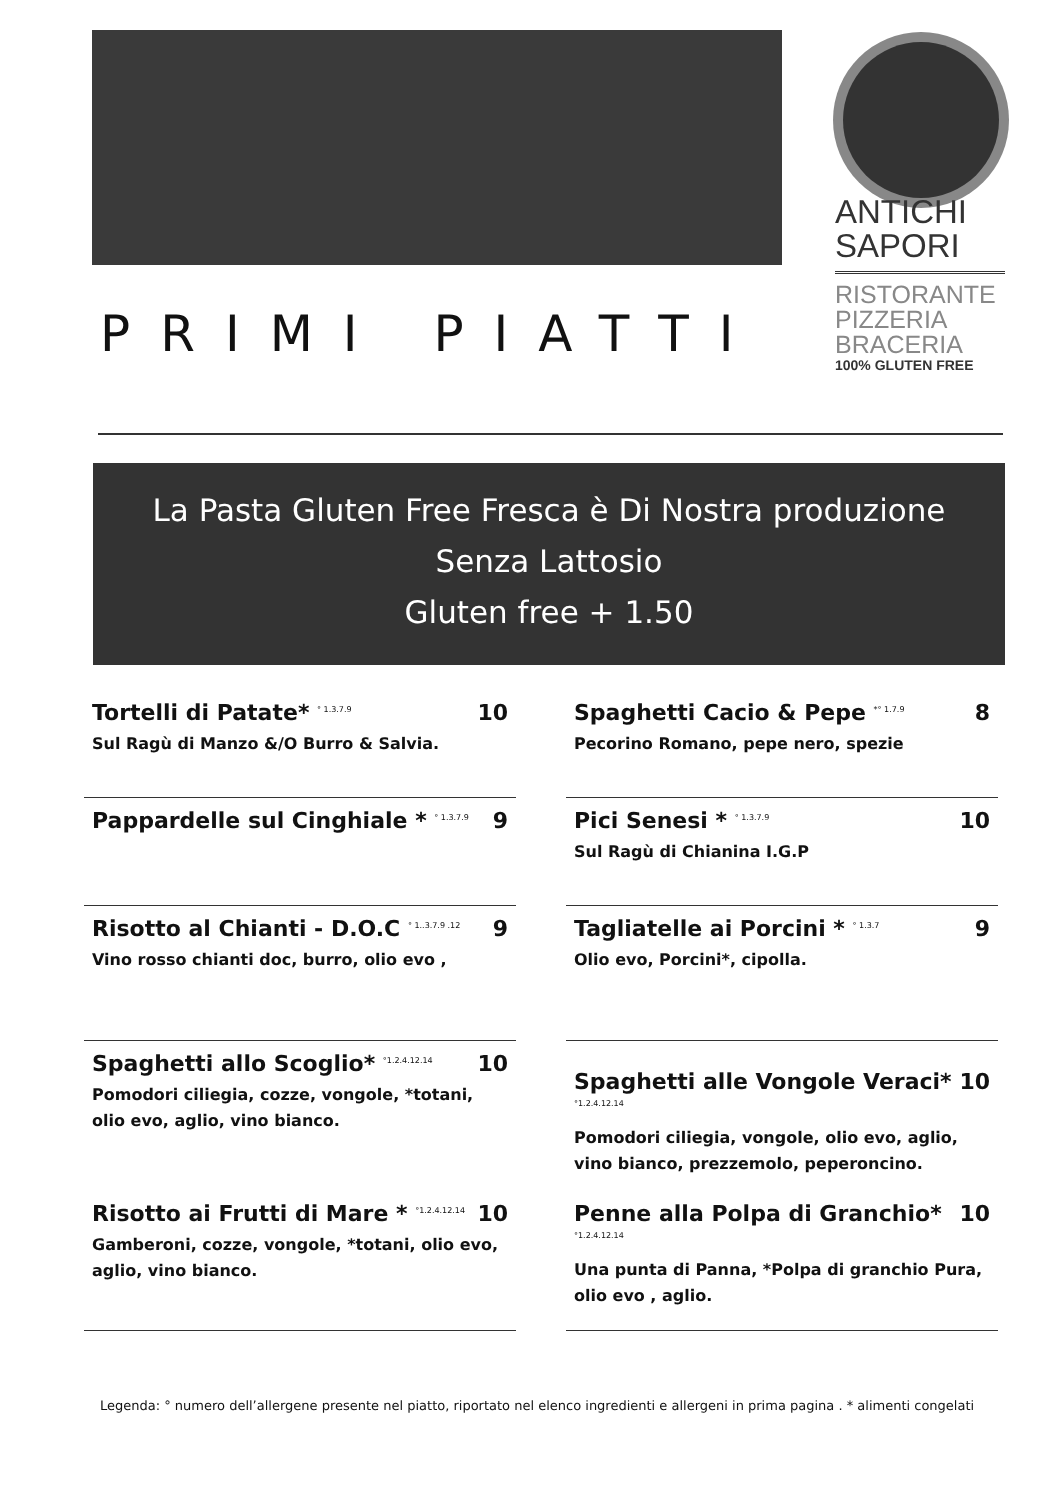ANTICHI
SAPORI
RISTORANTE
PIZZERIA
BRACERIA
100% GLUTEN FREE
PRIMI PIATTI
La Pasta Gluten Free Fresca è Di Nostra produzione
Senza Lattosio
Gluten free + 1.50
Tortelli di Patate* <sup>° 1.3.7.9</sup> 10
Sul Ragù di Manzo &/O Burro & Salvia.
Spaghetti Cacio & Pepe <sup>*° 1.7.9</sup> 8
Pecorino Romano, pepe nero, spezie
Pappardelle sul Cinghiale * <sup>° 1.3.7.9</sup> 9
Pici Senesi * <sup>° 1.3.7.9</sup> 10
Sul Ragù di Chianina I.G.P
Risotto al Chianti - D.O.C <sup>° 1..3.7.9 .12</sup> 9
Vino rosso chianti doc, burro, olio evo ,
Tagliatelle ai Porcini * <sup>° 1.3.7</sup> 9
Olio evo, Porcini*, cipolla.
Spaghetti allo Scoglio* <sup>°1.2.4.12.14</sup> 10
Pomodori ciliegia, cozze, vongole, *totani, olio evo, aglio, vino bianco.
Spaghetti alle Vongole Veraci* <sup>°1.2.4.12.14</sup> 10
Pomodori ciliegia, vongole, olio evo, aglio, vino bianco, prezzemolo, peperoncino.
Risotto ai Frutti di Mare * <sup>°1.2.4.12.14</sup> 10
Gamberoni, cozze, vongole, *totani, olio evo, aglio, vino bianco.
Penne alla Polpa di Granchio* <sup>°1.2.4.12.14</sup> 10
Una punta di Panna, *Polpa di granchio Pura, olio evo , aglio.
Legenda: ° numero dell’allergene presente nel piatto, riportato nel elenco ingredienti e allergeni in prima pagina . * alimenti congelati